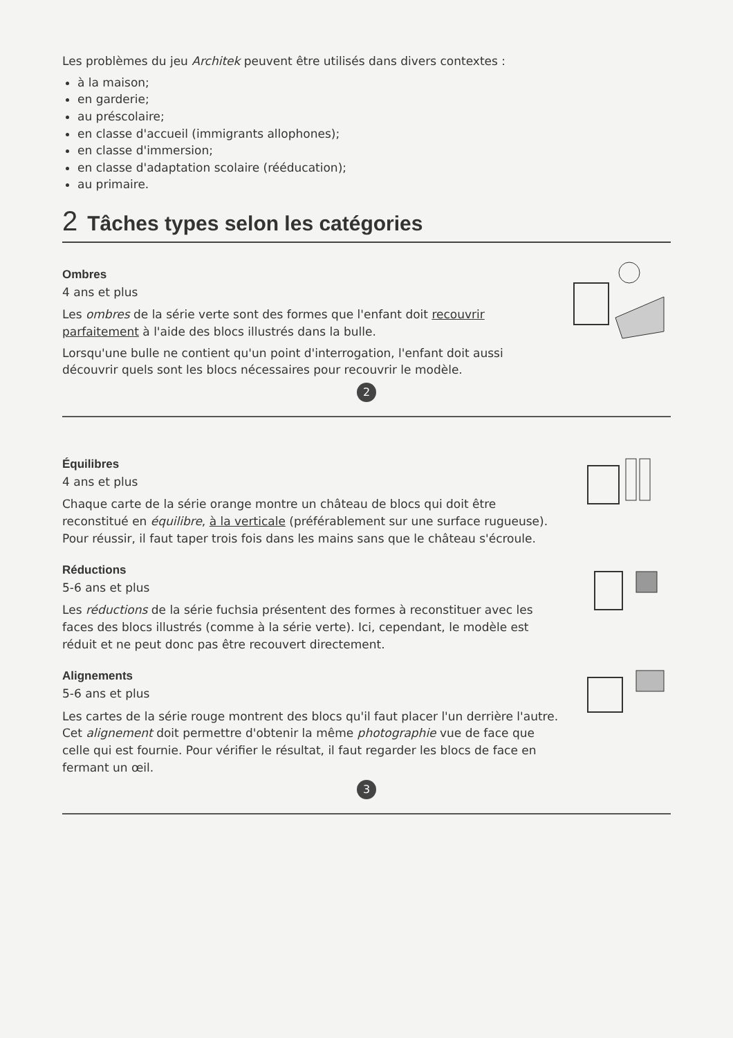Les problèmes du jeu Architek peuvent être utilisés dans divers contextes :
à la maison;
en garderie;
au préscolaire;
en classe d'accueil (immigrants allophones);
en classe d'immersion;
en classe d'adaptation scolaire (rééducation);
au primaire.
2 Tâches types selon les catégories
Ombres
4 ans et plus
Les ombres de la série verte sont des formes que l'enfant doit recouvrir parfaitement à l'aide des blocs illustrés dans la bulle.
Lorsqu'une bulle ne contient qu'un point d'interrogation, l'enfant doit aussi découvrir quels sont les blocs nécessaires pour recouvrir le modèle.
2
Équilibres
4 ans et plus
Chaque carte de la série orange montre un château de blocs qui doit être reconstitué en équilibre, à la verticale (préférablement sur une surface rugueuse). Pour réussir, il faut taper trois fois dans les mains sans que le château s'écroule.
Réductions
5-6 ans et plus
Les réductions de la série fuchsia présentent des formes à reconstituer avec les faces des blocs illustrés (comme à la série verte). Ici, cependant, le modèle est réduit et ne peut donc pas être recouvert directement.
Alignements
5-6 ans et plus
Les cartes de la série rouge montrent des blocs qu'il faut placer l'un derrière l'autre. Cet alignement doit permettre d'obtenir la même photographie vue de face que celle qui est fournie. Pour vérifier le résultat, il faut regarder les blocs de face en fermant un œil.
3